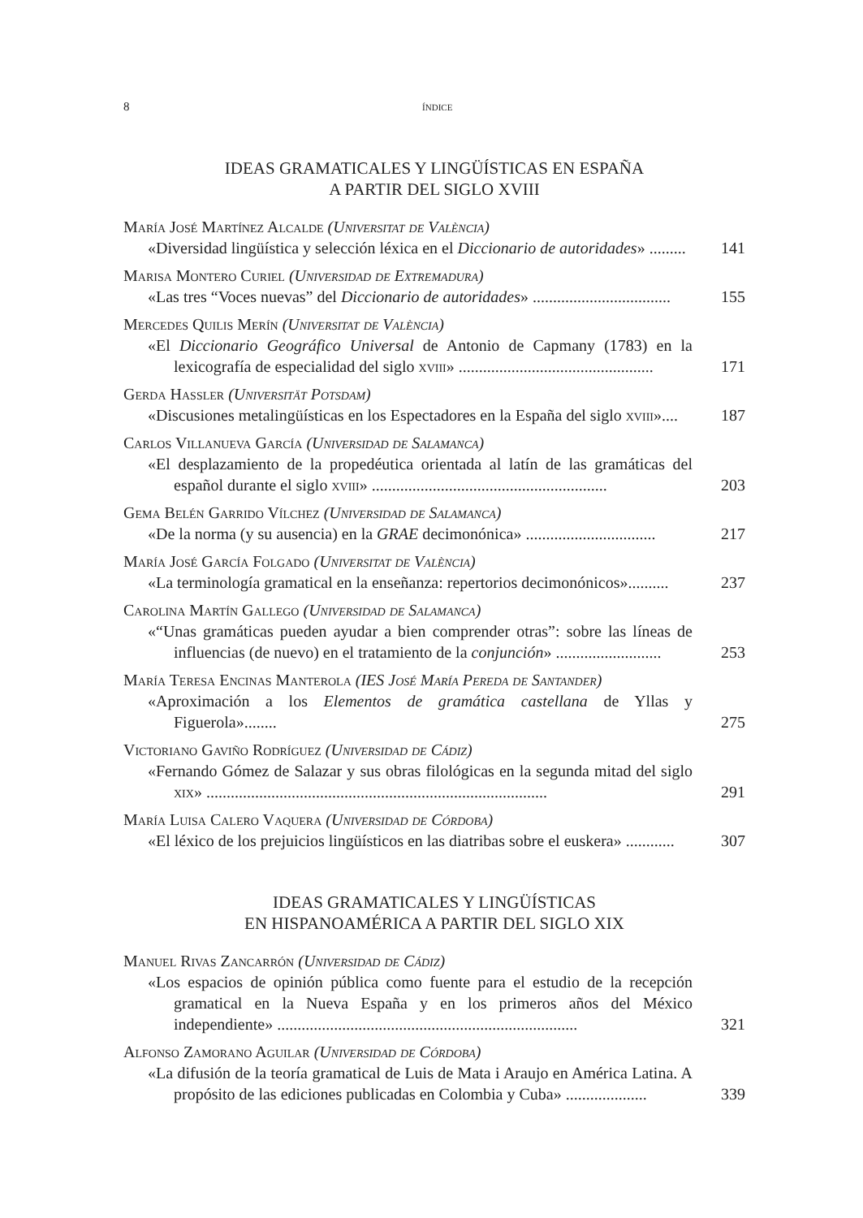8 índice
IDEAS GRAMATICALES Y LINGÜÍSTICAS EN ESPAÑA
A PARTIR DEL SIGLO XVIII
María José Martínez Alcalde (Universitat de València)
«Diversidad lingüística y selección léxica en el Diccionario de autoridades» .........
141
Marisa Montero Curiel (Universidad de Extremadura)
«Las tres “Voces nuevas” del Diccionario de autoridades» ..................................
155
Mercedes Quilis Merín (Universitat de València)
«El Diccionario Geográfico Universal de Antonio de Capmany (1783) en la lexicografía de especialidad del siglo xviii» ................................................
171
Gerda Haßler (Universität Potsdam)
«Discusiones metalingüísticas en los Espectadores en la España del siglo xviii»....
187
Carlos Villanueva García (Universidad de Salamanca)
«El desplazamiento de la propedéutica orientada al latín de las gramáticas del español durante el siglo xviii» ..........................................................
203
Gema Belén Garrido Vílchez (Universidad de Salamanca)
«De la norma (y su ausencia) en la GRAE decimonónica» ................................
217
María José García Folgado (Universitat de València)
«La terminología gramatical en la enseñanza: repertorios decimonónicos»..........
237
Carolina Martín Gallego (Universidad de Salamanca)
«“Unas gramáticas pueden ayudar a bien comprender otras”: sobre las líneas de influencias (de nuevo) en el tratamiento de la conjunción» ..........................
253
María Teresa Encinas Manterola (IES José María Pereda de Santander)
«Aproximación a los Elementos de gramática castellana de Yllas y Figuerola»........
275
Victoriano Gaviño Rodríguez (Universidad de Cádiz)
«Fernando Gómez de Salazar y sus obras filológicas en la segunda mitad del siglo xix» ....................................................................................
291
María Luisa Calero Vaquera (Universidad de Córdoba)
«El léxico de los prejuicios lingüísticos en las diatribas sobre el euskera» ............
307
IDEAS GRAMATICALES Y LINGÜÍSTICAS
EN HISPANOAMÉRICA A PARTIR DEL SIGLO XIX
Manuel Rivas Zancarrón (Universidad de Cádiz)
«Los espacios de opinión pública como fuente para el estudio de la recepción gramatical en la Nueva España y en los primeros años del México independiente» ..........................................................................
321
Alfonso Zamorano Aguilar (Universidad de Córdoba)
«La difusión de la teoría gramatical de Luis de Mata i Araujo en América Latina. A propósito de las ediciones publicadas en Colombia y Cuba» ....................
339